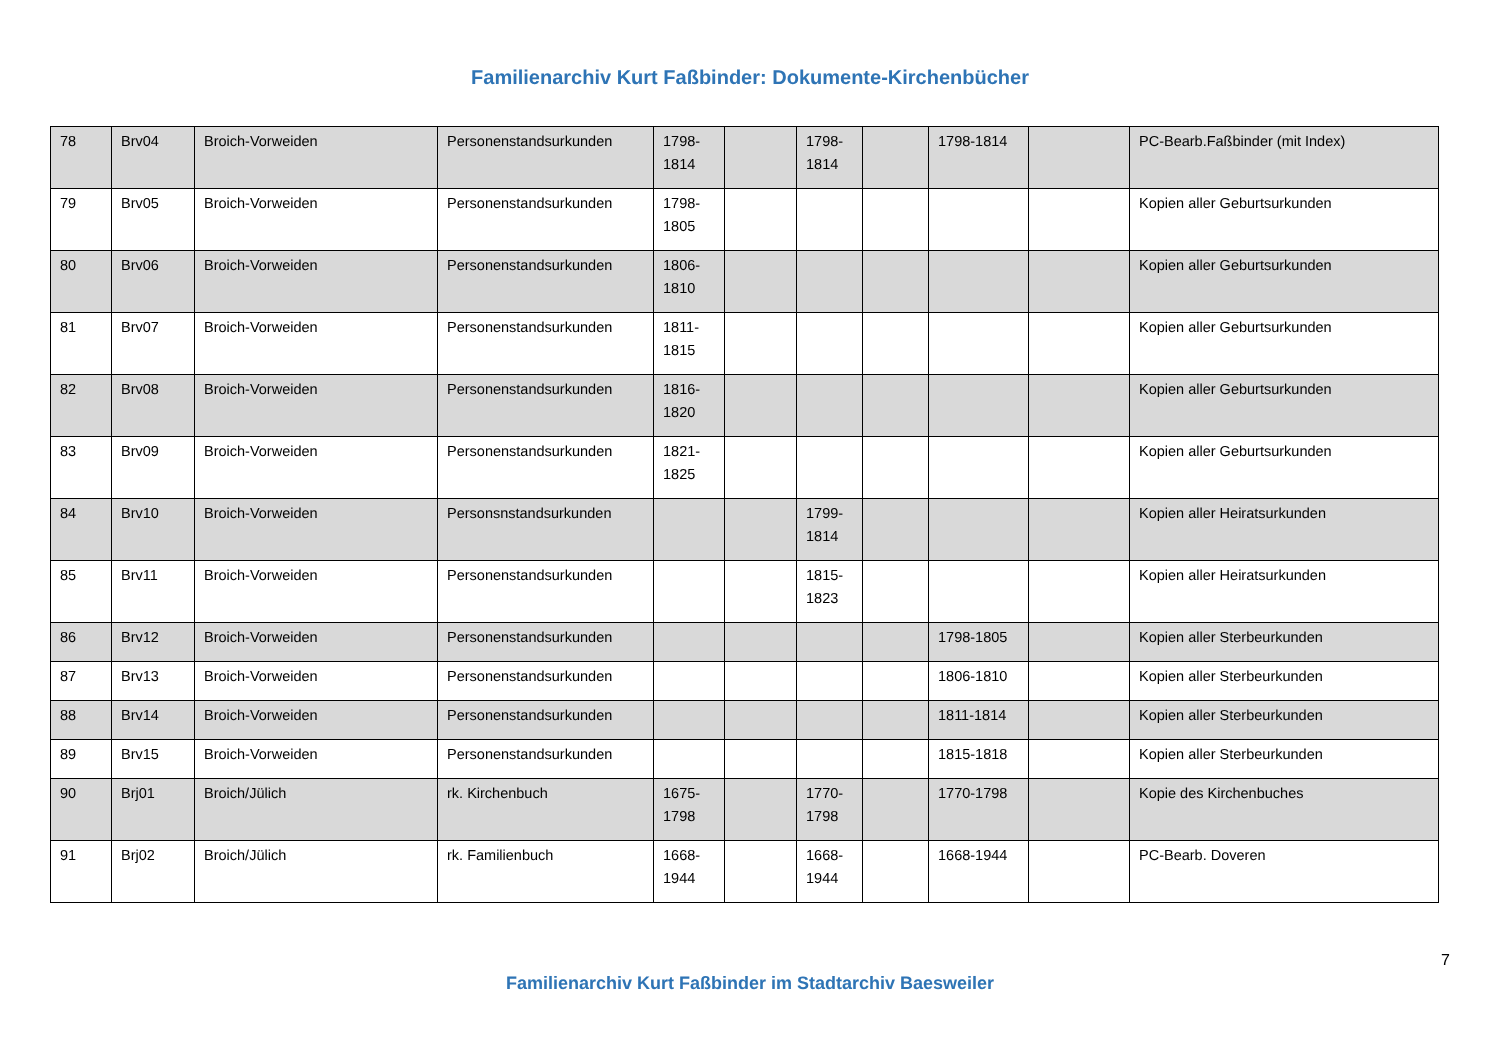Familienarchiv Kurt Faßbinder: Dokumente-Kirchenbücher
| 78 | Brv04 | Broich-Vorweiden | Personenstandsurkunden | 1798-1814 | | 1798-1814 | | 1798-1814 | | PC-Bearb.Faßbinder (mit Index) |
| 79 | Brv05 | Broich-Vorweiden | Personenstandsurkunden | 1798-1805 | | | | | | Kopien aller Geburtsurkunden |
| 80 | Brv06 | Broich-Vorweiden | Personenstandsurkunden | 1806-1810 | | | | | | Kopien aller Geburtsurkunden |
| 81 | Brv07 | Broich-Vorweiden | Personenstandsurkunden | 1811-1815 | | | | | | Kopien aller Geburtsurkunden |
| 82 | Brv08 | Broich-Vorweiden | Personenstandsurkunden | 1816-1820 | | | | | | Kopien aller Geburtsurkunden |
| 83 | Brv09 | Broich-Vorweiden | Personenstandsurkunden | 1821-1825 | | | | | | Kopien aller Geburtsurkunden |
| 84 | Brv10 | Broich-Vorweiden | Personsnstandsurkunden | | | 1799-1814 | | | | Kopien aller Heiratsurkunden |
| 85 | Brv11 | Broich-Vorweiden | Personenstandsurkunden | | | 1815-1823 | | | | Kopien aller Heiratsurkunden |
| 86 | Brv12 | Broich-Vorweiden | Personenstandsurkunden | | | | | 1798-1805 | | Kopien aller Sterbeurkunden |
| 87 | Brv13 | Broich-Vorweiden | Personenstandsurkunden | | | | | 1806-1810 | | Kopien aller Sterbeurkunden |
| 88 | Brv14 | Broich-Vorweiden | Personenstandsurkunden | | | | | 1811-1814 | | Kopien aller Sterbeurkunden |
| 89 | Brv15 | Broich-Vorweiden | Personenstandsurkunden | | | | | 1815-1818 | | Kopien aller Sterbeurkunden |
| 90 | Brj01 | Broich/Jülich | rk. Kirchenbuch | 1675-1798 | | 1770-1798 | | 1770-1798 | | Kopie des Kirchenbuches |
| 91 | Brj02 | Broich/Jülich | rk. Familienbuch | 1668-1944 | | 1668-1944 | | 1668-1944 | | PC-Bearb. Doveren |
7
Familienarchiv Kurt Faßbinder im Stadtarchiv Baesweiler